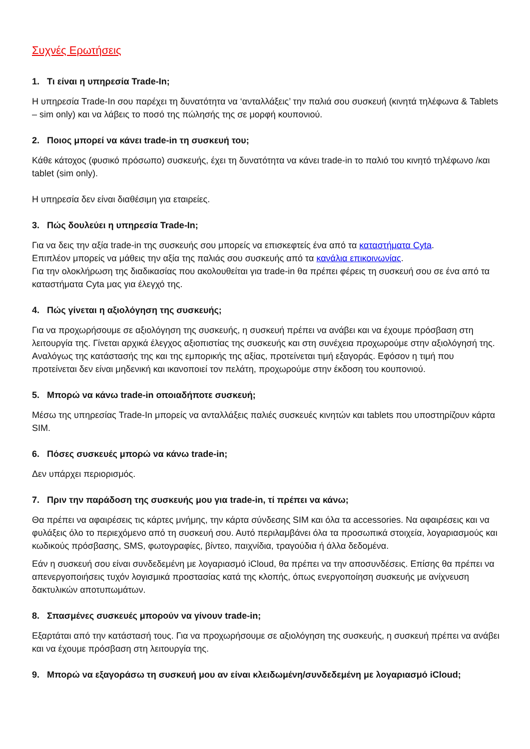Συχνές Ερωτήσεις
1. Τι είναι η υπηρεσία Trade-In;
Η υπηρεσία Trade-In σου παρέχει τη δυνατότητα να ‘ανταλλάξεις’ την παλιά σου συσκευή (κινητά τηλέφωνα & Tablets – sim only) και να λάβεις το ποσό της πώλησής της σε μορφή κουπονιού.
2. Ποιος μπορεί να κάνει trade-in τη συσκευή του;
Κάθε κάτοχος (φυσικό πρόσωπο) συσκευής, έχει τη δυνατότητα να κάνει trade-in το παλιό του κινητό τηλέφωνο /και tablet (sim only).
Η υπηρεσία δεν είναι διαθέσιμη για εταιρείες.
3. Πώς δουλεύει η υπηρεσία Trade-In;
Για να δεις την αξία trade-in της συσκευής σου μπορείς να επισκεφτείς ένα από τα καταστήματα Cyta.
Επιπλέον μπορείς να μάθεις την αξία της παλιάς σου συσκευής από τα κανάλια επικοινωνίας.
Για την ολοκλήρωση της διαδικασίας που ακολουθείται για trade-in θα πρέπει φέρεις τη συσκευή σου σε ένα από τα καταστήματα Cyta μας για έλεγχό της.
4. Πώς γίνεται η αξιολόγηση της συσκευής;
Για να προχωρήσουμε σε αξιολόγηση της συσκευής, η συσκευή πρέπει να ανάβει και να έχουμε πρόσβαση στη λειτουργία της. Γίνεται αρχικά έλεγχος αξιοπιστίας της συσκευής και στη συνέχεια προχωρούμε στην αξιολόγησή της. Αναλόγως της κατάστασής της και της εμπορικής της αξίας, προτείνεται τιμή εξαγοράς. Εφόσον η τιμή που προτείνεται δεν είναι μηδενική και ικανοποιεί τον πελάτη, προχωρούμε στην έκδοση του κουπονιού.
5. Μπορώ να κάνω trade-in οποιαδήποτε συσκευή;
Μέσω της υπηρεσίας Trade-In μπορείς να ανταλλάξεις παλιές συσκευές κινητών και tablets που υποστηρίζουν κάρτα SIM.
6. Πόσες συσκευές μπορώ να κάνω trade-in;
Δεν υπάρχει περιορισμός.
7. Πριν την παράδοση της συσκευής μου για trade-in, τί πρέπει να κάνω;
Θα πρέπει να αφαιρέσεις τις κάρτες μνήμης, την κάρτα σύνδεσης SIM και όλα τα accessories. Να αφαιρέσεις και να φυλάξεις όλο το περιεχόμενο από τη συσκευή σου. Αυτό περιλαμβάνει όλα τα προσωπικά στοιχεία, λογαριασμούς και κωδικούς πρόσβασης, SMS, φωτογραφίες, βίντεο, παιχνίδια, τραγούδια ή άλλα δεδομένα.
Εάν η συσκευή σου είναι συνδεδεμένη με λογαριασμό iCloud, θα πρέπει να την αποσυνδέσεις. Επίσης θα πρέπει να απενεργοποιήσεις τυχόν λογισμικά προστασίας κατά της κλοπής, όπως ενεργοποίηση συσκευής με ανίχνευση δακτυλικών αποτυπωμάτων.
8. Σπασμένες συσκευές μπορούν να γίνουν trade-in;
Εξαρτάται από την κατάστασή τους. Για να προχωρήσουμε σε αξιολόγηση της συσκευής, η συσκευή πρέπει να ανάβει και να έχουμε πρόσβαση στη λειτουργία της.
9. Μπορώ να εξαγοράσω τη συσκευή μου αν είναι κλειδωμένη/συνδεδεμένη με λογαριασμό iCloud;